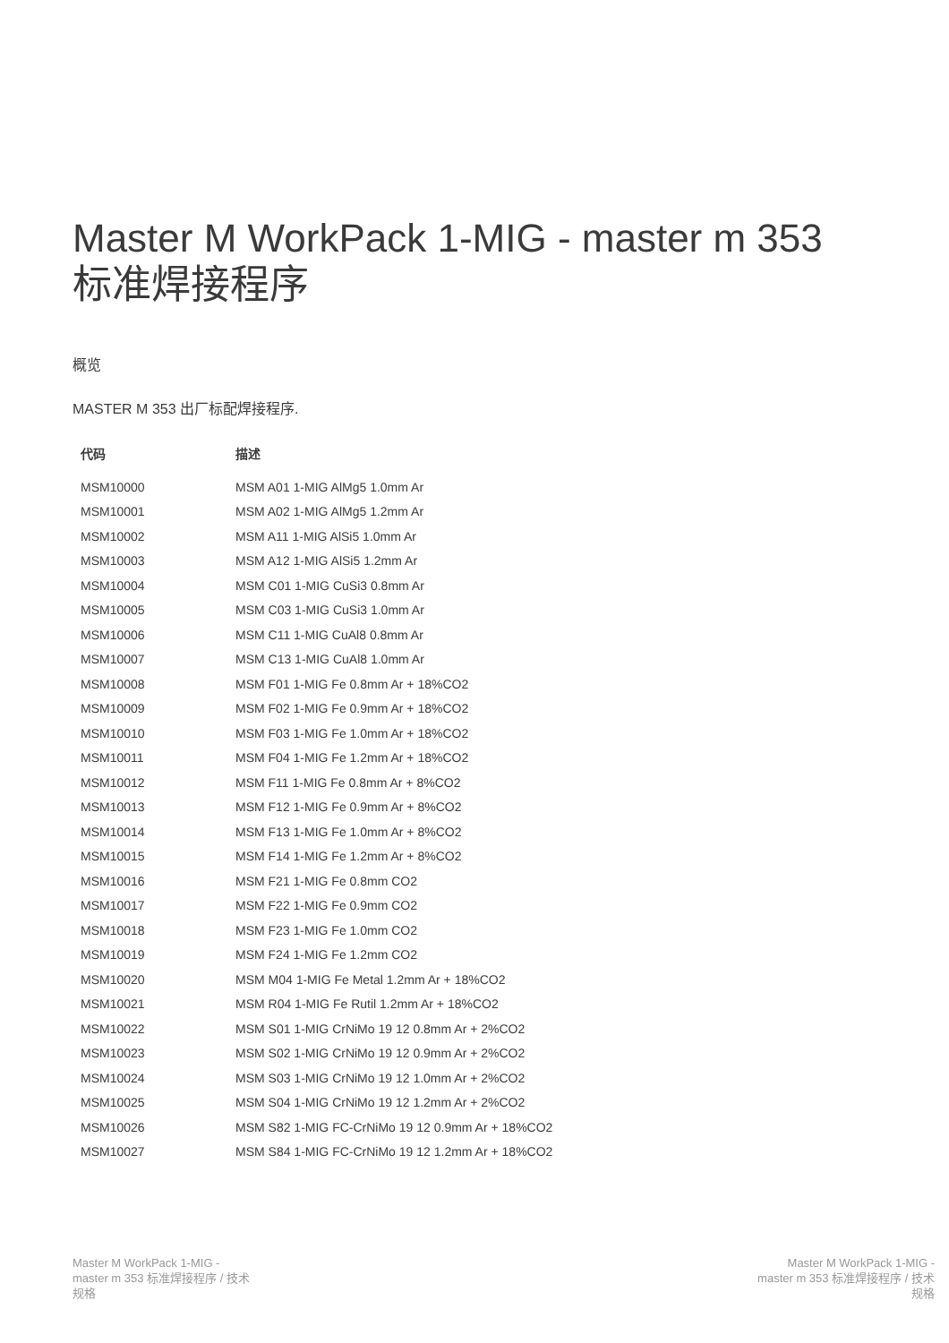Master M WorkPack 1-MIG - master m 353 标准焊接程序
概览
MASTER M 353 出厂标配焊接程序.
| 代码 | 描述 |
| --- | --- |
| MSM10000 | MSM A01 1-MIG AlMg5 1.0mm Ar |
| MSM10001 | MSM A02 1-MIG AlMg5 1.2mm Ar |
| MSM10002 | MSM A11 1-MIG AlSi5 1.0mm Ar |
| MSM10003 | MSM A12 1-MIG AlSi5 1.2mm Ar |
| MSM10004 | MSM C01 1-MIG CuSi3 0.8mm Ar |
| MSM10005 | MSM C03 1-MIG CuSi3 1.0mm Ar |
| MSM10006 | MSM C11 1-MIG CuAl8 0.8mm Ar |
| MSM10007 | MSM C13 1-MIG CuAl8 1.0mm Ar |
| MSM10008 | MSM F01 1-MIG Fe 0.8mm Ar + 18%CO2 |
| MSM10009 | MSM F02 1-MIG Fe 0.9mm Ar + 18%CO2 |
| MSM10010 | MSM F03 1-MIG Fe 1.0mm Ar + 18%CO2 |
| MSM10011 | MSM F04 1-MIG Fe 1.2mm Ar + 18%CO2 |
| MSM10012 | MSM F11 1-MIG Fe 0.8mm Ar + 8%CO2 |
| MSM10013 | MSM F12 1-MIG Fe 0.9mm Ar + 8%CO2 |
| MSM10014 | MSM F13 1-MIG Fe 1.0mm Ar + 8%CO2 |
| MSM10015 | MSM F14 1-MIG Fe 1.2mm Ar + 8%CO2 |
| MSM10016 | MSM F21 1-MIG Fe 0.8mm CO2 |
| MSM10017 | MSM F22 1-MIG Fe 0.9mm CO2 |
| MSM10018 | MSM F23 1-MIG Fe 1.0mm CO2 |
| MSM10019 | MSM F24 1-MIG Fe 1.2mm CO2 |
| MSM10020 | MSM M04 1-MIG Fe Metal 1.2mm Ar + 18%CO2 |
| MSM10021 | MSM R04 1-MIG Fe Rutil 1.2mm Ar + 18%CO2 |
| MSM10022 | MSM S01 1-MIG CrNiMo 19 12 0.8mm Ar + 2%CO2 |
| MSM10023 | MSM S02 1-MIG CrNiMo 19 12 0.9mm Ar + 2%CO2 |
| MSM10024 | MSM S03 1-MIG CrNiMo 19 12 1.0mm Ar + 2%CO2 |
| MSM10025 | MSM S04 1-MIG CrNiMo 19 12 1.2mm Ar + 2%CO2 |
| MSM10026 | MSM S82 1-MIG FC-CrNiMo 19 12 0.9mm Ar + 18%CO2 |
| MSM10027 | MSM S84 1-MIG FC-CrNiMo 19 12 1.2mm Ar + 18%CO2 |
Master M WorkPack 1-MIG - master m 353 标准焊接程序 / 技术规格
Master M WorkPack 1-MIG - master m 353 标准焊接程序 / 技术规格